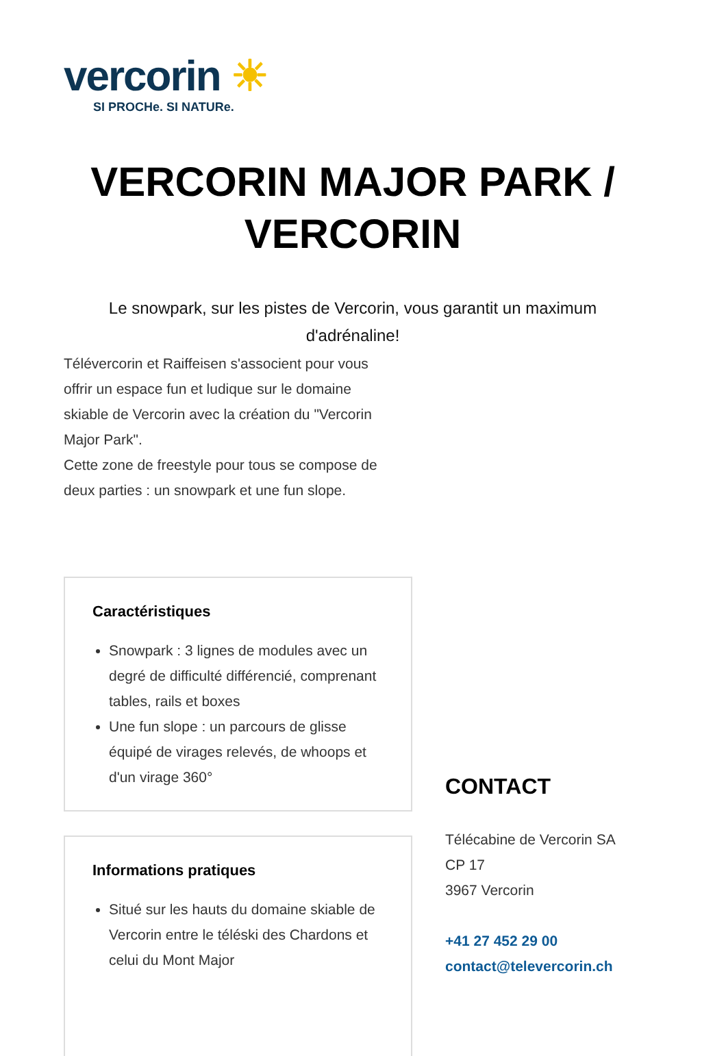vercorin ☀
SI PROCHe. SI NATURe.
VERCORIN MAJOR PARK /
VERCORIN
Le snowpark, sur les pistes de Vercorin, vous garantit un maximum d'adrénaline!
Télévercorin et Raiffeisen s'associent pour vous offrir un espace fun et ludique sur le domaine skiable de Vercorin avec la création du "Vercorin Major Park".
Cette zone de freestyle pour tous se compose de deux parties : un snowpark et une fun slope.
Caractéristiques
Snowpark : 3 lignes de modules avec un degré de difficulté différencié, comprenant tables, rails et boxes
Une fun slope : un parcours de glisse équipé de virages relevés, de whoops et d'un virage 360°
Informations pratiques
Situé sur les hauts du domaine skiable de Vercorin entre le téléski des Chardons et celui du Mont Major
CONTACT
Télécabine de Vercorin SA
CP 17
3967 Vercorin
+41 27 452 29 00
contact@televercorin.ch